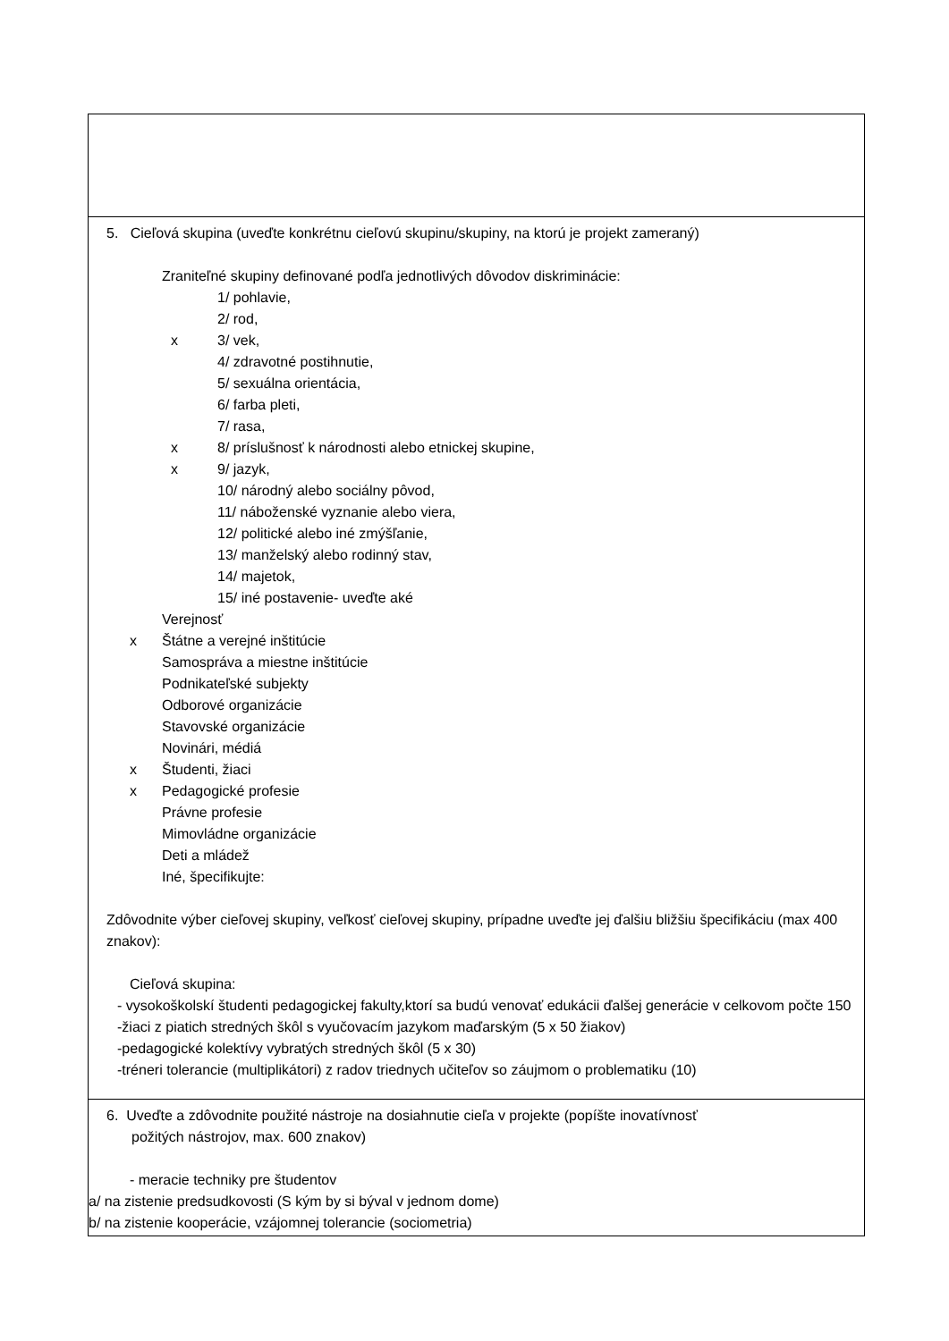5. Cieľová skupina (uveďte konkrétnu cieľovú skupinu/skupiny, na ktorú je projekt zameraný)
Zraniteľné skupiny definované podľa jednotlivých dôvodov diskriminácie:
1/ pohlavie,
2/ rod,
x 3/ vek,
4/ zdravotné postihnutie,
5/ sexuálna orientácia,
6/ farba pleti,
7/ rasa,
x 8/ príslušnosť k národnosti alebo etnickej skupine,
x 9/ jazyk,
10/ národný alebo sociálny pôvod,
11/ náboženské vyznanie alebo viera,
12/ politické alebo iné zmýšľanie,
13/ manželský alebo rodinný stav,
14/ majetok,
15/ iné postavenie- uveďte aké
Verejnosť
x Štátne a verejné inštitúcie
Samospráva a miestne inštitúcie
Podnikateľské subjekty
Odborové organizácie
Stavovské organizácie
Novinári, médiá
x Študenti, žiaci
x Pedagogické profesie
Právne profesie
Mimovládne organizácie
Deti a mládež
Iné, špecifikujte:
Zdôvodnite výber cieľovej skupiny, veľkosť cieľovej skupiny, prípadne uveďte jej ďalšiu bližšiu špecifikáciu (max 400 znakov):
Cieľová skupina:
- vysokoškolskí študenti pedagogickej fakulty,ktorí sa budú venovať edukácii ďalšej generácie v celkovom počte 150
-žiaci z piatich stredných škôl s vyučovacím jazykom maďarským (5 x 50 žiakov)
-pedagogické kolektívy vybratých stredných škôl (5 x 30)
-tréneri tolerancie (multiplikátori) z radov triednych učiteľov so záujmom o problematiku (10)
6. Uveďte a zdôvodnite použité nástroje na dosiahnutie cieľa v projekte (popíšte inovatívnosť
požitých nástrojov, max. 600 znakov)
- meracie techniky pre študentov
a/ na zistenie predsudkovosti (S kým by si býval v jednom dome)
b/ na zistenie kooperácie, vzájomnej tolerancie (sociometria)